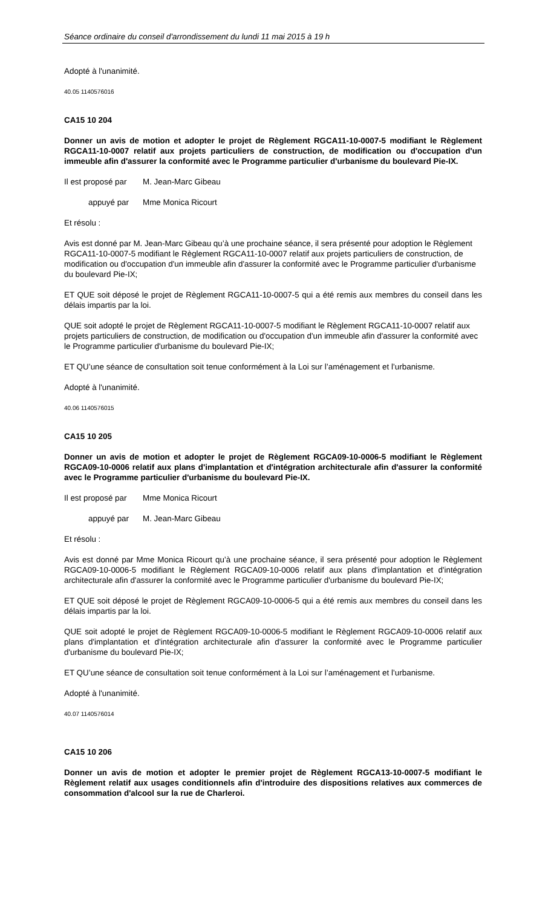Séance ordinaire du conseil d'arrondissement du lundi 11 mai 2015 à 19 h
Adopté à l'unanimité.
40.05 1140576016
CA15 10 204
Donner un avis de motion et adopter le projet de Règlement RGCA11-10-0007-5 modifiant le Règlement RGCA11-10-0007 relatif aux projets particuliers de construction, de modification ou d'occupation d'un immeuble afin d'assurer la conformité avec le Programme particulier d'urbanisme du boulevard Pie-IX.
Il est proposé par M. Jean-Marc Gibeau
appuyé par Mme Monica Ricourt
Et résolu :
Avis est donné par M. Jean-Marc Gibeau qu’à une prochaine séance, il sera présenté pour adoption le Règlement RGCA11-10-0007-5 modifiant le Règlement RGCA11-10-0007 relatif aux projets particuliers de construction, de modification ou d'occupation d'un immeuble afin d'assurer la conformité avec le Programme particulier d'urbanisme du boulevard Pie-IX;
ET QUE soit déposé le projet de Règlement RGCA11-10-0007-5 qui a été remis aux membres du conseil dans les délais impartis par la loi.
QUE soit adopté le projet de Règlement RGCA11-10-0007-5 modifiant le Règlement RGCA11-10-0007 relatif aux projets particuliers de construction, de modification ou d'occupation d'un immeuble afin d'assurer la conformité avec le Programme particulier d'urbanisme du boulevard Pie-IX;
ET QU’une séance de consultation soit tenue conformément à la Loi sur l’aménagement et l’urbanisme.
Adopté à l'unanimité.
40.06 1140576015
CA15 10 205
Donner un avis de motion et adopter le projet de Règlement RGCA09-10-0006-5 modifiant le Règlement RGCA09-10-0006 relatif aux plans d'implantation et d'intégration architecturale afin d'assurer la conformité avec le Programme particulier d'urbanisme du boulevard Pie-IX.
Il est proposé par Mme Monica Ricourt
appuyé par M. Jean-Marc Gibeau
Et résolu :
Avis est donné par Mme Monica Ricourt qu’à une prochaine séance, il sera présenté pour adoption le Règlement RGCA09-10-0006-5 modifiant le Règlement RGCA09-10-0006 relatif aux plans d'implantation et d'intégration architecturale afin d'assurer la conformité avec le Programme particulier d'urbanisme du boulevard Pie-IX;
ET QUE soit déposé le projet de Règlement RGCA09-10-0006-5 qui a été remis aux membres du conseil dans les délais impartis par la loi.
QUE soit adopté le projet de Règlement RGCA09-10-0006-5 modifiant le Règlement RGCA09-10-0006 relatif aux plans d'implantation et d'intégration architecturale afin d'assurer la conformité avec le Programme particulier d'urbanisme du boulevard Pie-IX;
ET QU’une séance de consultation soit tenue conformément à la Loi sur l’aménagement et l’urbanisme.
Adopté à l'unanimité.
40.07 1140576014
CA15 10 206
Donner un avis de motion et adopter le premier projet de Règlement RGCA13-10-0007-5 modifiant le Règlement relatif aux usages conditionnels afin d'introduire des dispositions relatives aux commerces de consommation d'alcool sur la rue de Charleroi.